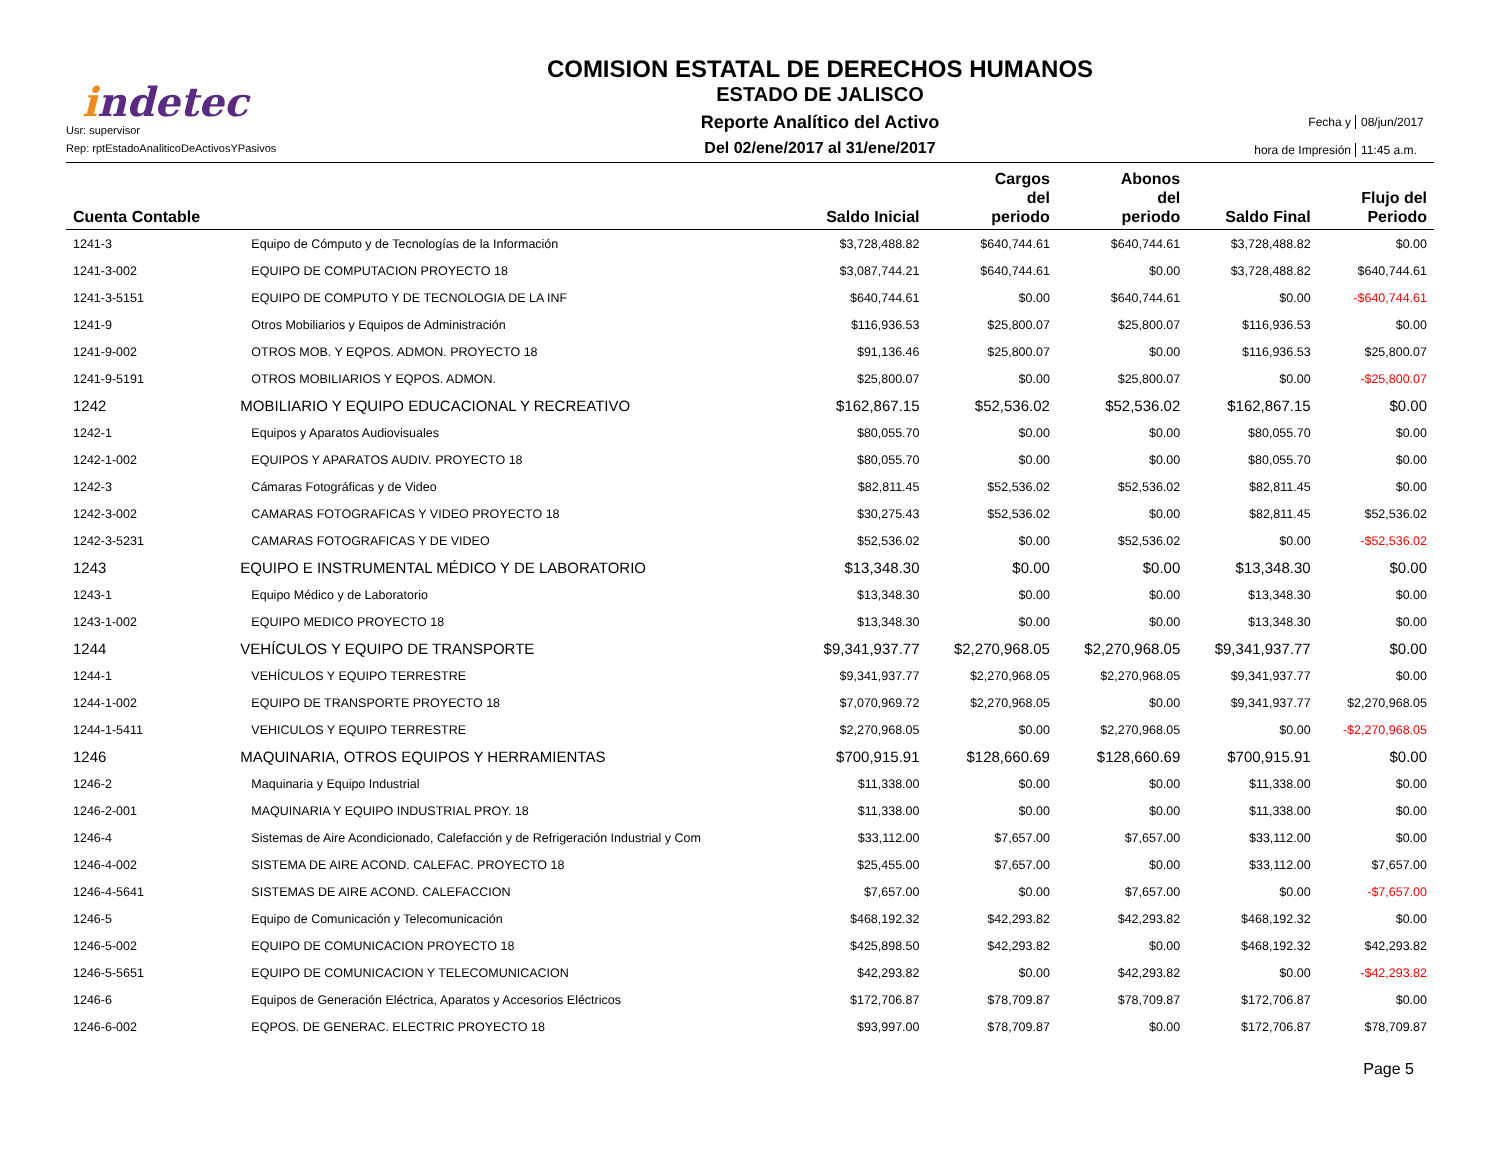indetec
Usr: supervisor
Rep: rptEstadoAnaliticoDeActivosYPasivos
COMISION ESTATAL DE DERECHOS HUMANOS
ESTADO DE JALISCO
Reporte Analítico del Activo
Del 02/ene/2017 al 31/ene/2017
Fecha y
08/jun/2017
hora de Impresión
11:45 a.m.
| Cuenta Contable | | Saldo Inicial | Cargos del periodo | Abonos del periodo | Saldo Final | Flujo del Periodo |
| --- | --- | --- | --- | --- | --- | --- |
| 1241-3 | Equipo de Cómputo y de Tecnologías de la Información | $3,728,488.82 | $640,744.61 | $640,744.61 | $3,728,488.82 | $0.00 |
| 1241-3-002 | EQUIPO DE COMPUTACION PROYECTO 18 | $3,087,744.21 | $640,744.61 | $0.00 | $3,728,488.82 | $640,744.61 |
| 1241-3-5151 | EQUIPO DE COMPUTO Y DE TECNOLOGIA DE LA INF | $640,744.61 | $0.00 | $640,744.61 | $0.00 | -$640,744.61 |
| 1241-9 | Otros Mobiliarios y Equipos de Administración | $116,936.53 | $25,800.07 | $25,800.07 | $116,936.53 | $0.00 |
| 1241-9-002 | OTROS MOB. Y EQPOS. ADMON. PROYECTO 18 | $91,136.46 | $25,800.07 | $0.00 | $116,936.53 | $25,800.07 |
| 1241-9-5191 | OTROS MOBILIARIOS Y EQPOS. ADMON. | $25,800.07 | $0.00 | $25,800.07 | $0.00 | -$25,800.07 |
| 1242 | MOBILIARIO Y EQUIPO EDUCACIONAL Y RECREATIVO | $162,867.15 | $52,536.02 | $52,536.02 | $162,867.15 | $0.00 |
| 1242-1 | Equipos y Aparatos Audiovisuales | $80,055.70 | $0.00 | $0.00 | $80,055.70 | $0.00 |
| 1242-1-002 | EQUIPOS Y APARATOS AUDIV. PROYECTO 18 | $80,055.70 | $0.00 | $0.00 | $80,055.70 | $0.00 |
| 1242-3 | Cámaras Fotográficas y de Video | $82,811.45 | $52,536.02 | $52,536.02 | $82,811.45 | $0.00 |
| 1242-3-002 | CAMARAS FOTOGRAFICAS Y VIDEO PROYECTO 18 | $30,275.43 | $52,536.02 | $0.00 | $82,811.45 | $52,536.02 |
| 1242-3-5231 | CAMARAS FOTOGRAFICAS Y DE VIDEO | $52,536.02 | $0.00 | $52,536.02 | $0.00 | -$52,536.02 |
| 1243 | EQUIPO E INSTRUMENTAL MÉDICO Y DE LABORATORIO | $13,348.30 | $0.00 | $0.00 | $13,348.30 | $0.00 |
| 1243-1 | Equipo Médico y de Laboratorio | $13,348.30 | $0.00 | $0.00 | $13,348.30 | $0.00 |
| 1243-1-002 | EQUIPO MEDICO PROYECTO 18 | $13,348.30 | $0.00 | $0.00 | $13,348.30 | $0.00 |
| 1244 | VEHÍCULOS Y EQUIPO DE TRANSPORTE | $9,341,937.77 | $2,270,968.05 | $2,270,968.05 | $9,341,937.77 | $0.00 |
| 1244-1 | VEHÍCULOS Y EQUIPO TERRESTRE | $9,341,937.77 | $2,270,968.05 | $2,270,968.05 | $9,341,937.77 | $0.00 |
| 1244-1-002 | EQUIPO DE TRANSPORTE PROYECTO 18 | $7,070,969.72 | $2,270,968.05 | $0.00 | $9,341,937.77 | $2,270,968.05 |
| 1244-1-5411 | VEHICULOS Y EQUIPO TERRESTRE | $2,270,968.05 | $0.00 | $2,270,968.05 | $0.00 | -$2,270,968.05 |
| 1246 | MAQUINARIA, OTROS EQUIPOS Y HERRAMIENTAS | $700,915.91 | $128,660.69 | $128,660.69 | $700,915.91 | $0.00 |
| 1246-2 | Maquinaria y Equipo Industrial | $11,338.00 | $0.00 | $0.00 | $11,338.00 | $0.00 |
| 1246-2-001 | MAQUINARIA Y EQUIPO INDUSTRIAL PROY. 18 | $11,338.00 | $0.00 | $0.00 | $11,338.00 | $0.00 |
| 1246-4 | Sistemas de Aire Acondicionado, Calefacción y de Refrigeración Industrial y Com | $33,112.00 | $7,657.00 | $7,657.00 | $33,112.00 | $0.00 |
| 1246-4-002 | SISTEMA DE AIRE ACOND. CALEFAC. PROYECTO 18 | $25,455.00 | $7,657.00 | $0.00 | $33,112.00 | $7,657.00 |
| 1246-4-5641 | SISTEMAS DE AIRE ACOND. CALEFACCION | $7,657.00 | $0.00 | $7,657.00 | $0.00 | -$7,657.00 |
| 1246-5 | Equipo de Comunicación y Telecomunicación | $468,192.32 | $42,293.82 | $42,293.82 | $468,192.32 | $0.00 |
| 1246-5-002 | EQUIPO DE COMUNICACION PROYECTO 18 | $425,898.50 | $42,293.82 | $0.00 | $468,192.32 | $42,293.82 |
| 1246-5-5651 | EQUIPO DE COMUNICACION Y TELECOMUNICACION | $42,293.82 | $0.00 | $42,293.82 | $0.00 | -$42,293.82 |
| 1246-6 | Equipos de Generación Eléctrica, Aparatos y Accesorios Eléctricos | $172,706.87 | $78,709.87 | $78,709.87 | $172,706.87 | $0.00 |
| 1246-6-002 | EQPOS. DE GENERAC. ELECTRIC PROYECTO 18 | $93,997.00 | $78,709.87 | $0.00 | $172,706.87 | $78,709.87 |
Page 5